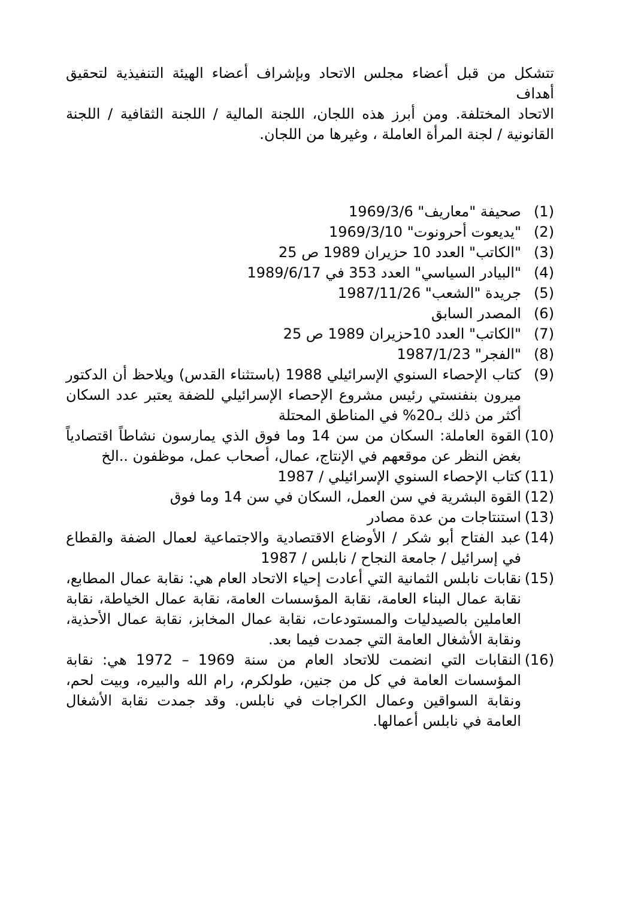تتشكل من قبل أعضاء مجلس الاتحاد وبإشراف أعضاء الهيئة التنفيذية لتحقيق أهداف
الاتحاد المختلفة. ومن أبرز هذه اللجان، اللجنة المالية / اللجنة الثقافية / اللجنة القانونية / لجنة المرأة العاملة ، وغيرها من اللجان.
(1) صحيفة "معاريف" 1969/3/6
(2) "يديعوت أحرونوت" 1969/3/10
(3) "الكاتب" العدد 10 حزيران 1989 ص 25
(4) "البيادر السياسي" العدد 353 في 1989/6/17
(5) جريدة "الشعب" 1987/11/26
(6) المصدر السابق
(7) "الكاتب" العدد 10حزيران 1989 ص 25
(8) "الفجر" 1987/1/23
(9) كتاب الإحصاء السنوي الإسرائيلي 1988 (باستثناء القدس) ويلاحظ أن الدكتور ميرون بنفنستي رئيس مشروع الإحصاء الإسرائيلي للضفة يعتبر عدد السكان أكثر من ذلك بـ20% في المناطق المحتلة
(10) القوة العاملة: السكان من سن 14 وما فوق الذي يمارسون نشاطاً اقتصادياً بغض النظر عن موقعهم في الإنتاج، عمال، أصحاب عمل، موظفون ..الخ
(11) كتاب الإحصاء السنوي الإسرائيلي / 1987
(12) القوة البشرية في سن العمل، السكان في سن 14 وما فوق
(13) استنتاجات من عدة مصادر
(14) عبد الفتاح أبو شكر / الأوضاع الاقتصادية والاجتماعية لعمال الضفة والقطاع في إسرائيل / جامعة النجاح / نابلس / 1987
(15) نقابات نابلس الثمانية التي أعادت إحياء الاتحاد العام هي: نقابة عمال المطابع، نقابة عمال البناء العامة، نقابة المؤسسات العامة، نقابة عمال الخياطة، نقابة العاملين بالصيدليات والمستودعات، نقابة عمال المخابز، نقابة عمال الأحذية، ونقابة الأشغال العامة التي جمدت فيما بعد.
(16) النقابات التي انضمت للاتحاد العام من سنة 1969 – 1972 هي: نقابة المؤسسات العامة في كل من جنين، طولكرم، رام الله والبيره، وبيت لحم، ونقابة السواقين وعمال الكراجات في نابلس. وقد جمدت نقابة الأشغال العامة في نابلس أعمالها.